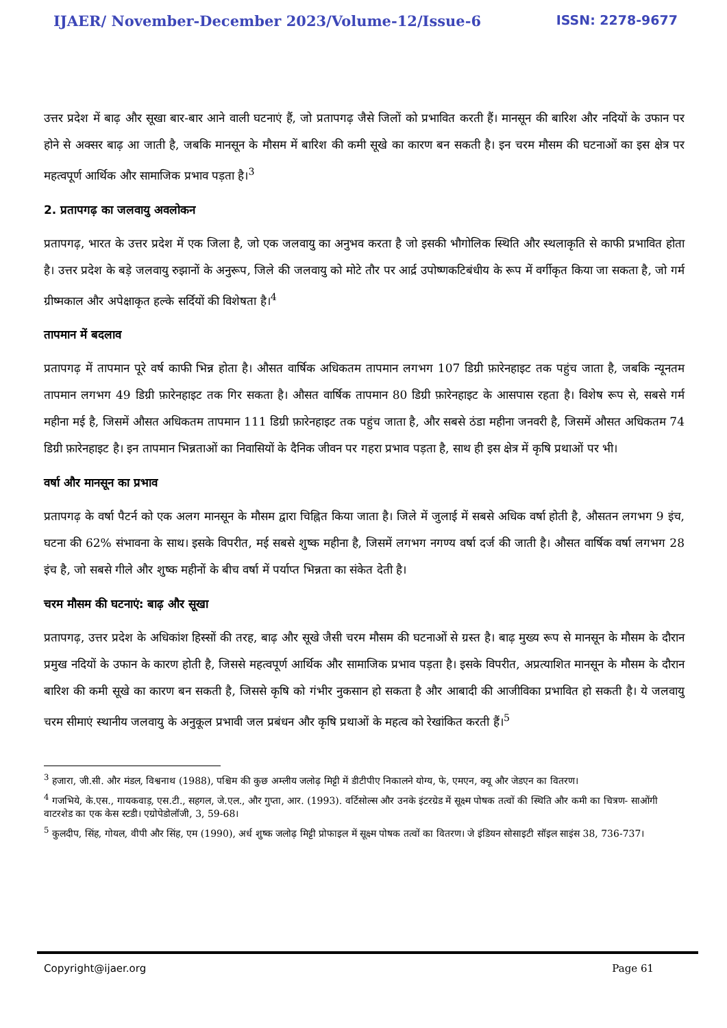IJAER/ November-December 2023/Volume-12/Issue-6 ISSN: 2278-9677
उत्तर प्रदेश में बाढ़ और सूखा बार-बार आने वाली घटनाएं हैं, जो प्रतापगढ़ जैसे जिलों को प्रभावित करती हैं। मानसून की बारिश और नदियों के उफान पर होने से अक्सर बाढ़ आ जाती है, जबकि मानसून के मौसम में बारिश की कमी सूखे का कारण बन सकती है। इन चरम मौसम की घटनाओं का इस क्षेत्र पर महत्वपूर्ण आर्थिक और सामाजिक प्रभाव पड़ता है।<sup>3</sup>
2. प्रतापगढ़ का जलवायु अवलोकन
प्रतापगढ़, भारत के उत्तर प्रदेश में एक जिला है, जो एक जलवायु का अनुभव करता है जो इसकी भौगोलिक स्थिति और स्थलाकृति से काफी प्रभावित होता है। उत्तर प्रदेश के बड़े जलवायु रुझानों के अनुरूप, जिले की जलवायु को मोटे तौर पर आर्द्र उपोष्णकटिबंधीय के रूप में वर्गीकृत किया जा सकता है, जो गर्म ग्रीष्मकाल और अपेक्षाकृत हल्के सर्दियों की विशेषता है।<sup>4</sup>
तापमान में बदलाव
प्रतापगढ़ में तापमान पूरे वर्ष काफी भिन्न होता है। औसत वार्षिक अधिकतम तापमान लगभग 107 डिग्री फ़ारेनहाइट तक पहुंच जाता है, जबकि न्यूनतम तापमान लगभग 49 डिग्री फ़ारेनहाइट तक गिर सकता है। औसत वार्षिक तापमान 80 डिग्री फ़ारेनहाइट के आसपास रहता है। विशेष रूप से, सबसे गर्म महीना मई है, जिसमें औसत अधिकतम तापमान 111 डिग्री फ़ारेनहाइट तक पहुंच जाता है, और सबसे ठंडा महीना जनवरी है, जिसमें औसत अधिकतम 74 डिग्री फ़ारेनहाइट है। इन तापमान भिन्नताओं का निवासियों के दैनिक जीवन पर गहरा प्रभाव पड़ता है, साथ ही इस क्षेत्र में कृषि प्रथाओं पर भी।
वर्षा और मानसून का प्रभाव
प्रतापगढ़ के वर्षा पैटर्न को एक अलग मानसून के मौसम द्वारा चिह्नित किया जाता है। जिले में जुलाई में सबसे अधिक वर्षा होती है, औसतन लगभग 9 इंच, घटना की 62% संभावना के साथ। इसके विपरीत, मई सबसे शुष्क महीना है, जिसमें लगभग नगण्य वर्षा दर्ज की जाती है। औसत वार्षिक वर्षा लगभग 28 इंच है, जो सबसे गीले और शुष्क महीनों के बीच वर्षा में पर्याप्त भिन्नता का संकेत देती है।
चरम मौसम की घटनाएं: बाढ़ और सूखा
प्रतापगढ़, उत्तर प्रदेश के अधिकांश हिस्सों की तरह, बाढ़ और सूखे जैसी चरम मौसम की घटनाओं से ग्रस्त है। बाढ़ मुख्य रूप से मानसून के मौसम के दौरान प्रमुख नदियों के उफान के कारण होती है, जिससे महत्वपूर्ण आर्थिक और सामाजिक प्रभाव पड़ता है। इसके विपरीत, अप्रत्याशित मानसून के मौसम के दौरान बारिश की कमी सूखे का कारण बन सकती है, जिससे कृषि को गंभीर नुकसान हो सकता है और आबादी की आजीविका प्रभावित हो सकती है। ये जलवायु चरम सीमाएं स्थानीय जलवायु के अनुकूल प्रभावी जल प्रबंधन और कृषि प्रथाओं के महत्व को रेखांकित करती हैं।<sup>5</sup>
<sup>3</sup> हजारा, जी.सी. और मंडल, विश्वनाथ (1988), पश्चिम की कुछ अम्लीय जलोढ़ मिट्टी में डीटीपीए निकालने योग्य, फे, एमएन, क्यू और जेडएन का वितरण।
<sup>4</sup> गजभिये, के.एस., गायकवाड़, एस.टी., सहगल, जे.एल., और गुप्ता, आर. (1993). वर्टिसोल्स और उनके इंटरग्रेड में सूक्ष्म पोषक तत्वों की स्थिति और कमी का चित्रण- साओंगी वाटरशेड का एक केस स्टडी। एग्रोपेडोलॉजी, 3, 59-68।
<sup>5</sup> कुलदीप, सिंह, गोयल, वीपी और सिंह, एम (1990), अर्ध शुष्क जलोढ़ मिट्टी प्रोफाइल में सूक्ष्म पोषक तत्वों का वितरण। जे इंडियन सोसाइटी सॉइल साइंस 38, 736-737।
Copyright@ijaer.org Page 61